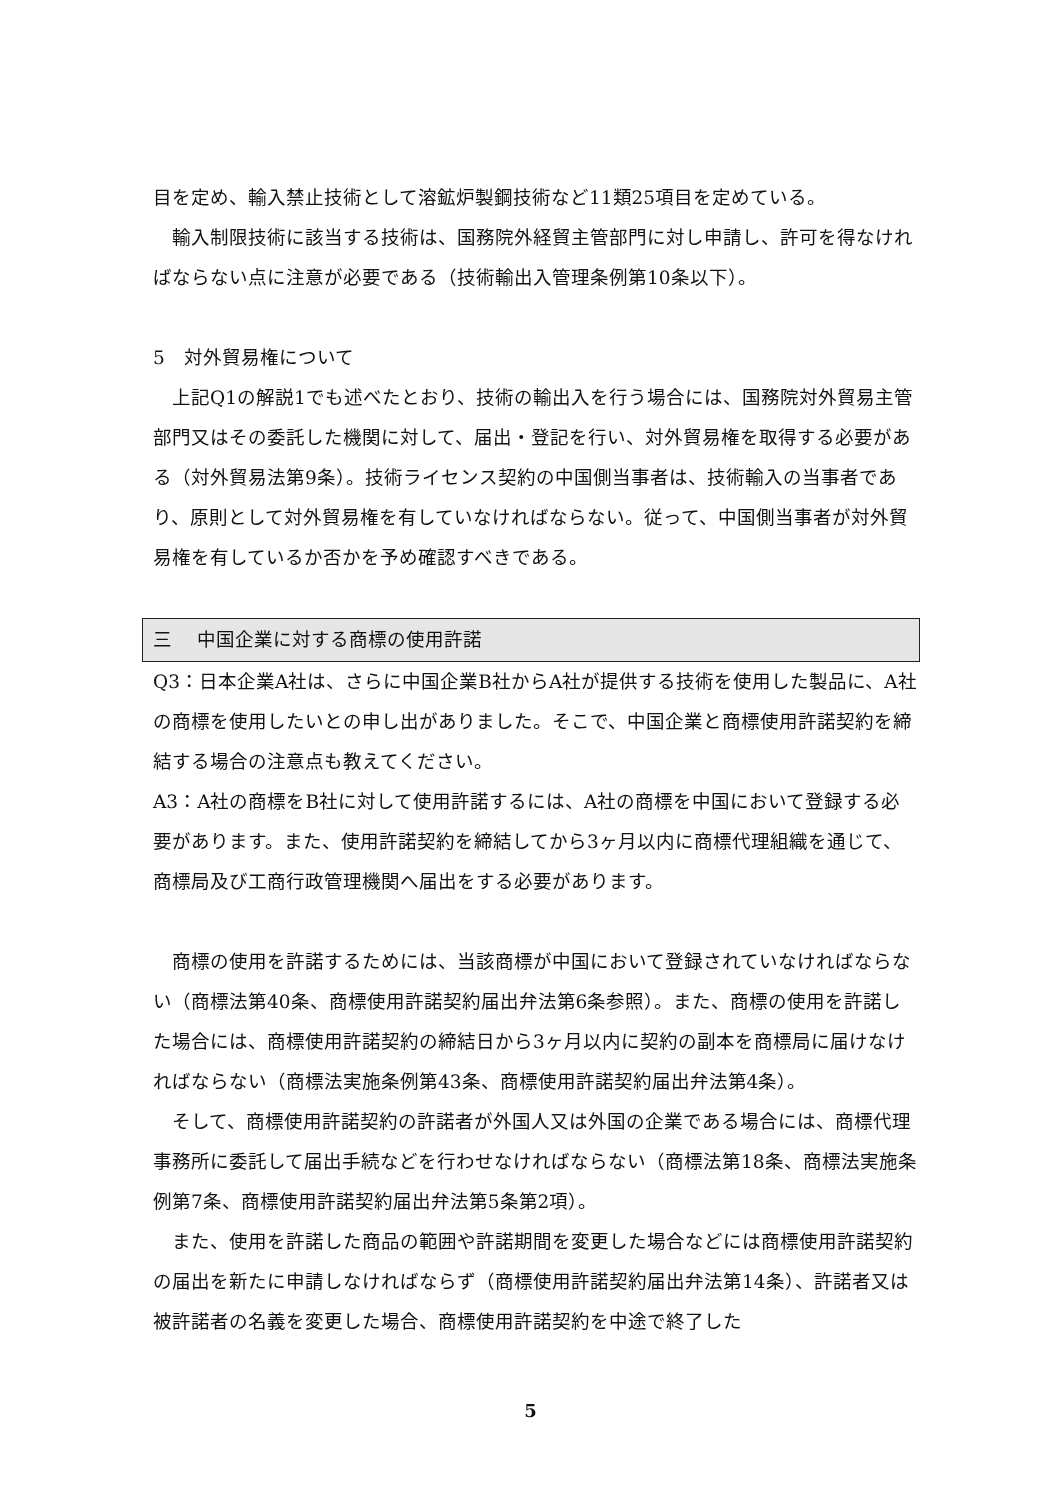目を定め、輸入禁止技術として溶鉱炉製鋼技術など11類25項目を定めている。
　輸入制限技術に該当する技術は、国務院外経貿主管部門に対し申請し、許可を得なければならない点に注意が必要である（技術輸出入管理条例第10条以下）。
5　対外貿易権について
　上記Q1の解説1でも述べたとおり、技術の輸出入を行う場合には、国務院対外貿易主管部門又はその委託した機関に対して、届出・登記を行い、対外貿易権を取得する必要がある（対外貿易法第9条）。技術ライセンス契約の中国側当事者は、技術輸入の当事者であり、原則として対外貿易権を有していなければならない。従って、中国側当事者が対外貿易権を有しているか否かを予め確認すべきである。
三　 中国企業に対する商標の使用許諾
Q3：日本企業A社は、さらに中国企業B社からA社が提供する技術を使用した製品に、A社の商標を使用したいとの申し出がありました。そこで、中国企業と商標使用許諾契約を締結する場合の注意点も教えてください。
A3：A社の商標をB社に対して使用許諾するには、A社の商標を中国において登録する必要があります。また、使用許諾契約を締結してから3ヶ月以内に商標代理組織を通じて、商標局及び工商行政管理機関へ届出をする必要があります。
　商標の使用を許諾するためには、当該商標が中国において登録されていなければならない（商標法第40条、商標使用許諾契約届出弁法第6条参照）。また、商標の使用を許諾した場合には、商標使用許諾契約の締結日から3ヶ月以内に契約の副本を商標局に届けなければならない（商標法実施条例第43条、商標使用許諾契約届出弁法第4条）。
　そして、商標使用許諾契約の許諾者が外国人又は外国の企業である場合には、商標代理事務所に委託して届出手続などを行わせなければならない（商標法第18条、商標法実施条例第7条、商標使用許諾契約届出弁法第5条第2項）。
　また、使用を許諾した商品の範囲や許諾期間を変更した場合などには商標使用許諾契約の届出を新たに申請しなければならず（商標使用許諾契約届出弁法第14条）、許諾者又は被許諾者の名義を変更した場合、商標使用許諾契約を中途で終了した
5